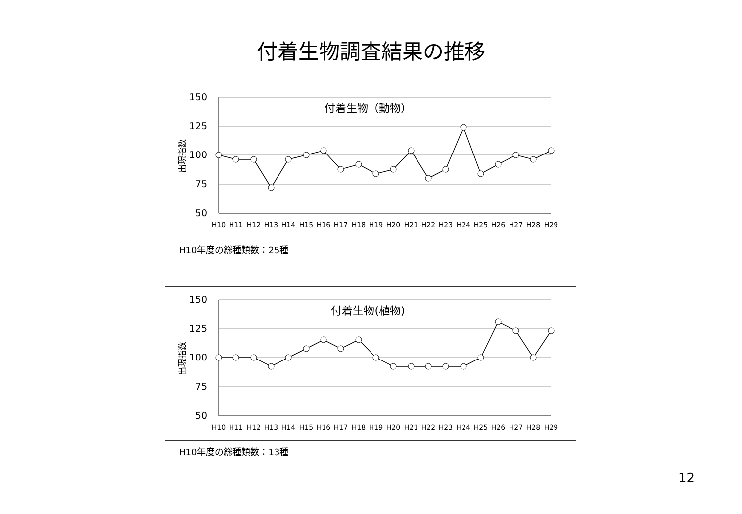付着生物調査結果の推移
150
125
100
75
50
出現指数
付着生物（動物）
H10
H11
H12
H13
H14
H15
H16
H17
H18
H19
H20
H21
H22
H23
H24
H25
H26
H27
H28
H29
H10年度の総種類数：25種
150
125
100
75
50
出現指数
付着生物(植物)
H10
H11
H12
H13
H14
H15
H16
H17
H18
H19
H20
H21
H22
H23
H24
H25
H26
H27
H28
H29
H10年度の総種類数：13種
12